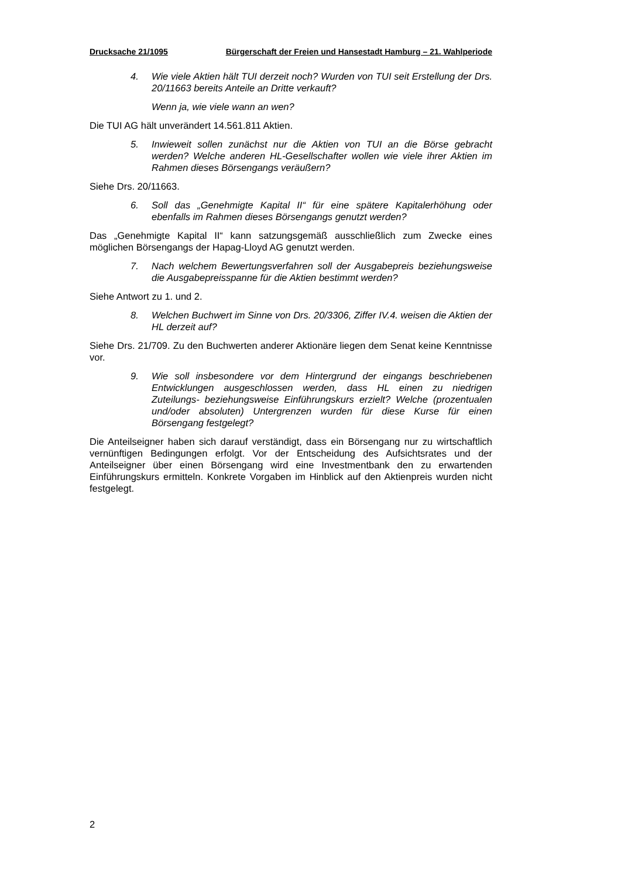Drucksache 21/1095 Bürgerschaft der Freien und Hansestadt Hamburg – 21. Wahlperiode
4. Wie viele Aktien hält TUI derzeit noch? Wurden von TUI seit Erstellung der Drs. 20/11663 bereits Anteile an Dritte verkauft?
Wenn ja, wie viele wann an wen?
Die TUI AG hält unverändert 14.561.811 Aktien.
5. Inwieweit sollen zunächst nur die Aktien von TUI an die Börse gebracht werden? Welche anderen HL-Gesellschafter wollen wie viele ihrer Aktien im Rahmen dieses Börsengangs veräußern?
Siehe Drs. 20/11663.
6. Soll das „Genehmigte Kapital II“ für eine spätere Kapitalerhöhung oder ebenfalls im Rahmen dieses Börsengangs genutzt werden?
Das „Genehmigte Kapital II“ kann satzungsgemäß ausschließlich zum Zwecke eines möglichen Börsengangs der Hapag-Lloyd AG genutzt werden.
7. Nach welchem Bewertungsverfahren soll der Ausgabepreis beziehungsweise die Ausgabepreisspanne für die Aktien bestimmt werden?
Siehe Antwort zu 1. und 2.
8. Welchen Buchwert im Sinne von Drs. 20/3306, Ziffer IV.4. weisen die Aktien der HL derzeit auf?
Siehe Drs. 21/709. Zu den Buchwerten anderer Aktionäre liegen dem Senat keine Kenntnisse vor.
9. Wie soll insbesondere vor dem Hintergrund der eingangs beschriebenen Entwicklungen ausgeschlossen werden, dass HL einen zu niedrigen Zuteilungs- beziehungsweise Einführungskurs erzielt? Welche (prozentualen und/oder absoluten) Untergrenzen wurden für diese Kurse für einen Börsengang festgelegt?
Die Anteilseigner haben sich darauf verständigt, dass ein Börsengang nur zu wirtschaftlich vernünftigen Bedingungen erfolgt. Vor der Entscheidung des Aufsichtsrates und der Anteilseigner über einen Börsengang wird eine Investmentbank den zu erwartenden Einführungskurs ermitteln. Konkrete Vorgaben im Hinblick auf den Aktienpreis wurden nicht festgelegt.
2